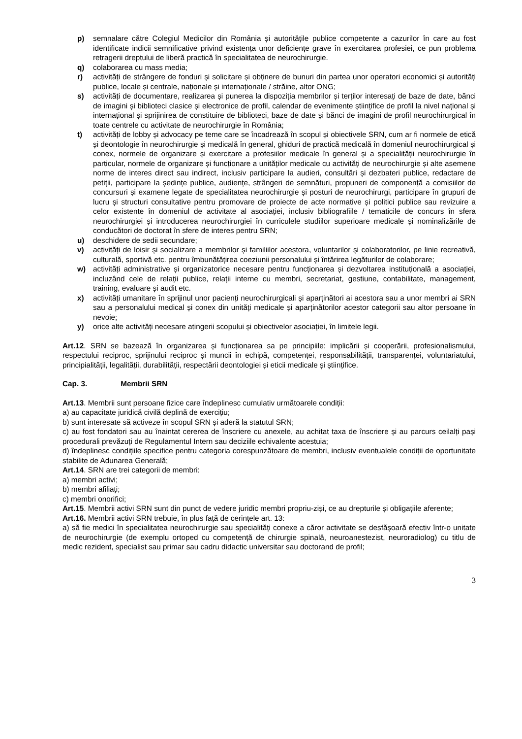p) semnalare către Colegiul Medicilor din România și autoritățile publice competente a cazurilor în care au fost identificate indicii semnificative privind existența unor deficiențe grave în exercitarea profesiei, ce pun problema retragerii dreptului de liberă practică în specialitatea de neurochirurgie.
q) colaborarea cu mass media;
r) activități de strângere de fonduri și solicitare și obținere de bunuri din partea unor operatori economici și autorități publice, locale și centrale, naționale și internaționale / străine, altor ONG;
s) activități de documentare, realizarea și punerea la dispoziția membrilor și terților interesați de baze de date, bănci de imagini și biblioteci clasice și electronice de profil, calendar de evenimente științifice de profil la nivel național și internațional și sprijinirea de constituire de biblioteci, baze de date și bănci de imagini de profil neurochirurgical în toate centrele cu activitate de neurochirurgie în România;
t) activități de lobby și advocacy pe teme care se încadrează în scopul și obiectivele SRN, cum ar fi normele de etică și deontologie în neurochirurgie și medicală în general, ghiduri de practică medicală în domeniul neurochirurgical și conex, normele de organizare și exercitare a profesiilor medicale în general și a specialității neurochirurgie în particular, normele de organizare și funcționare a unităților medicale cu activități de neurochirurgie și alte asemene norme de interes direct sau indirect, inclusiv participare la audieri, consultări și dezbateri publice, redactare de petiții, participare la ședințe publice, audiențe, strângeri de semnături, propuneri de componență a comisiilor de concursuri și examene legate de specialitatea neurochirurgie și posturi de neurochirurgi, participare în grupuri de lucru și structuri consultative pentru promovare de proiecte de acte normative și politici publice sau revizuire a celor existente în domeniul de activitate al asociației, inclusiv bibliografiile / tematicile de concurs în sfera neurochirurgiei și introducerea neurochirurgiei în curriculele studiilor superioare medicale și nominalizările de conducători de doctorat în sfere de interes pentru SRN;
u) deschidere de sedii secundare;
v) activități de loisir și socializare a membrilor și familiilor acestora, voluntarilor și colaboratorilor, pe linie recreativă, culturală, sportivă etc. pentru îmbunătățirea coeziunii personalului și întărirea legăturilor de colaborare;
w) activități administrative și organizatorice necesare pentru funcționarea și dezvoltarea instituțională a asociației, incluzând cele de relații publice, relații interne cu membri, secretariat, gestiune, contabilitate, management, training, evaluare și audit etc.
x) activități umanitare în sprijinul unor pacienți neurochirurgicali și aparținători ai acestora sau a unor membri ai SRN sau a personalului medical și conex din unități medicale și aparținătorilor acestor categorii sau altor persoane în nevoie;
y) orice alte activități necesare atingerii scopului și obiectivelor asociației, în limitele legii.
Art.12. SRN se bazează în organizarea și funcționarea sa pe principiile: implicării și cooperării, profesionalismului, respectului reciproc, sprijinului reciproc și muncii în echipă, competenței, responsabilității, transparenței, voluntariatului, principialității, legalității, durabilității, respectării deontologiei și eticii medicale și științifice.
Cap. 3. Membrii SRN
Art.13. Membrii sunt persoane fizice care îndeplinesc cumulativ următoarele condiții:
a) au capacitate juridică civilă deplină de exercițiu;
b) sunt interesate să activeze în scopul SRN și aderă la statutul SRN;
c) au fost fondatori sau au înaintat cererea de înscriere cu anexele, au achitat taxa de înscriere și au parcurs ceilalți pași procedurali prevăzuți de Regulamentul Intern sau deciziile echivalente acestuia;
d) îndeplinesc condițiile specifice pentru categoria corespunzătoare de membri, inclusiv eventualele condiții de oportunitate stabilite de Adunarea Generală;
Art.14. SRN are trei categorii de membri:
a) membri activi;
b) membri afiliați;
c) membri onorifici;
Art.15. Membrii activi SRN sunt din punct de vedere juridic membri propriu-ziși, ce au drepturile și obligațiile aferente;
Art.16. Membrii activi SRN trebuie, în plus față de cerințele art. 13:
a) să fie medici în specialitatea neurochirurgie sau specialități conexe a căror activitate se desfășoară efectiv într-o unitate de neurochirurgie (de exemplu ortoped cu competență de chirurgie spinală, neuroanestezist, neuroradiolog) cu titlu de medic rezident, specialist sau primar sau cadru didactic universitar sau doctorand de profil;
3